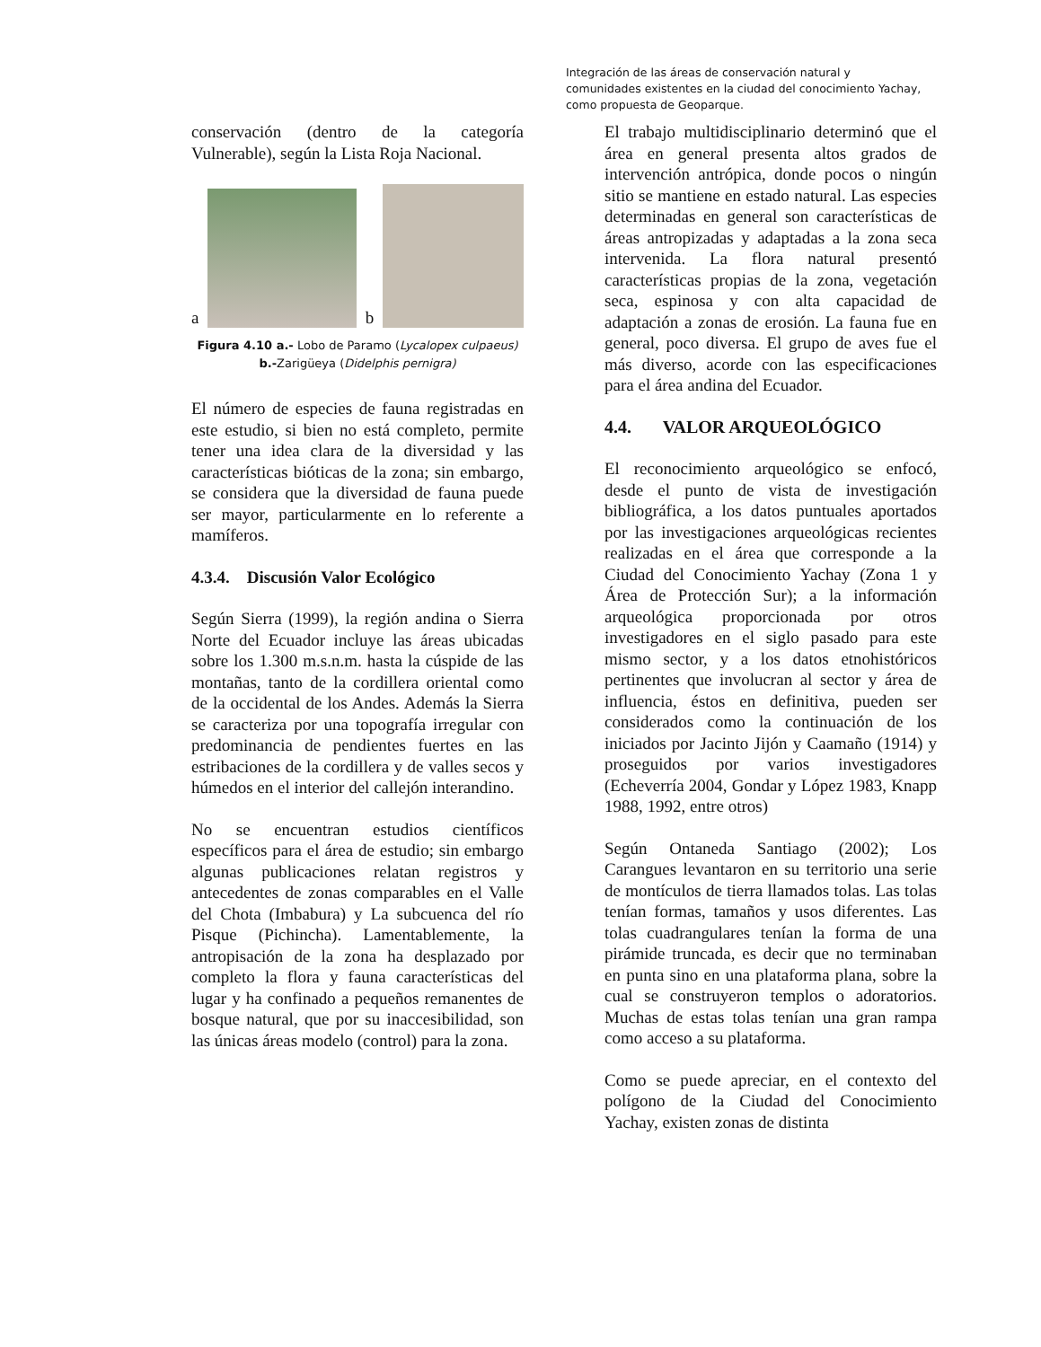Integración de las áreas de conservación natural y
comunidades existentes en la ciudad del conocimiento Yachay,
como propuesta de Geoparque.
conservación (dentro de la categoría Vulnerable), según la Lista Roja Nacional.
a
b
Figura 4.10 a.- Lobo de Paramo (Lycalopex culpaeus) b.-Zarigüeya (Didelphis pernigra)
El número de especies de fauna registradas en este estudio, si bien no está completo, permite tener una idea clara de la diversidad y las características bióticas de la zona; sin embargo, se considera que la diversidad de fauna puede ser mayor, particularmente en lo referente a mamíferos.
4.3.4. Discusión Valor Ecológico
Según Sierra (1999), la región andina o Sierra Norte del Ecuador incluye las áreas ubicadas sobre los 1.300 m.s.n.m. hasta la cúspide de las montañas, tanto de la cordillera oriental como de la occidental de los Andes. Además la Sierra se caracteriza por una topografía irregular con predominancia de pendientes fuertes en las estribaciones de la cordillera y de valles secos y húmedos en el interior del callejón interandino.
No se encuentran estudios científicos específicos para el área de estudio; sin embargo algunas publicaciones relatan registros y antecedentes de zonas comparables en el Valle del Chota (Imbabura) y La subcuenca del río Pisque (Pichincha). Lamentablemente, la antropisación de la zona ha desplazado por completo la flora y fauna características del lugar y ha confinado a pequeños remanentes de bosque natural, que por su inaccesibilidad, son las únicas áreas modelo (control) para la zona.
El trabajo multidisciplinario determinó que el área en general presenta altos grados de intervención antrópica, donde pocos o ningún sitio se mantiene en estado natural. Las especies determinadas en general son características de áreas antropizadas y adaptadas a la zona seca intervenida. La flora natural presentó características propias de la zona, vegetación seca, espinosa y con alta capacidad de adaptación a zonas de erosión. La fauna fue en general, poco diversa. El grupo de aves fue el más diverso, acorde con las especificaciones para el área andina del Ecuador.
4.4. VALOR ARQUEOLÓGICO
El reconocimiento arqueológico se enfocó, desde el punto de vista de investigación bibliográfica, a los datos puntuales aportados por las investigaciones arqueológicas recientes realizadas en el área que corresponde a la Ciudad del Conocimiento Yachay (Zona 1 y Área de Protección Sur); a la información arqueológica proporcionada por otros investigadores en el siglo pasado para este mismo sector, y a los datos etnohistóricos pertinentes que involucran al sector y área de influencia, éstos en definitiva, pueden ser considerados como la continuación de los iniciados por Jacinto Jijón y Caamaño (1914) y proseguidos por varios investigadores (Echeverría 2004, Gondar y López 1983, Knapp 1988, 1992, entre otros)
Según Ontaneda Santiago (2002); Los Carangues levantaron en su territorio una serie de montículos de tierra llamados tolas. Las tolas tenían formas, tamaños y usos diferentes. Las tolas cuadrangulares tenían la forma de una pirámide truncada, es decir que no terminaban en punta sino en una plataforma plana, sobre la cual se construyeron templos o adoratorios. Muchas de estas tolas tenían una gran rampa como acceso a su plataforma.
Como se puede apreciar, en el contexto del polígono de la Ciudad del Conocimiento Yachay, existen zonas de distinta